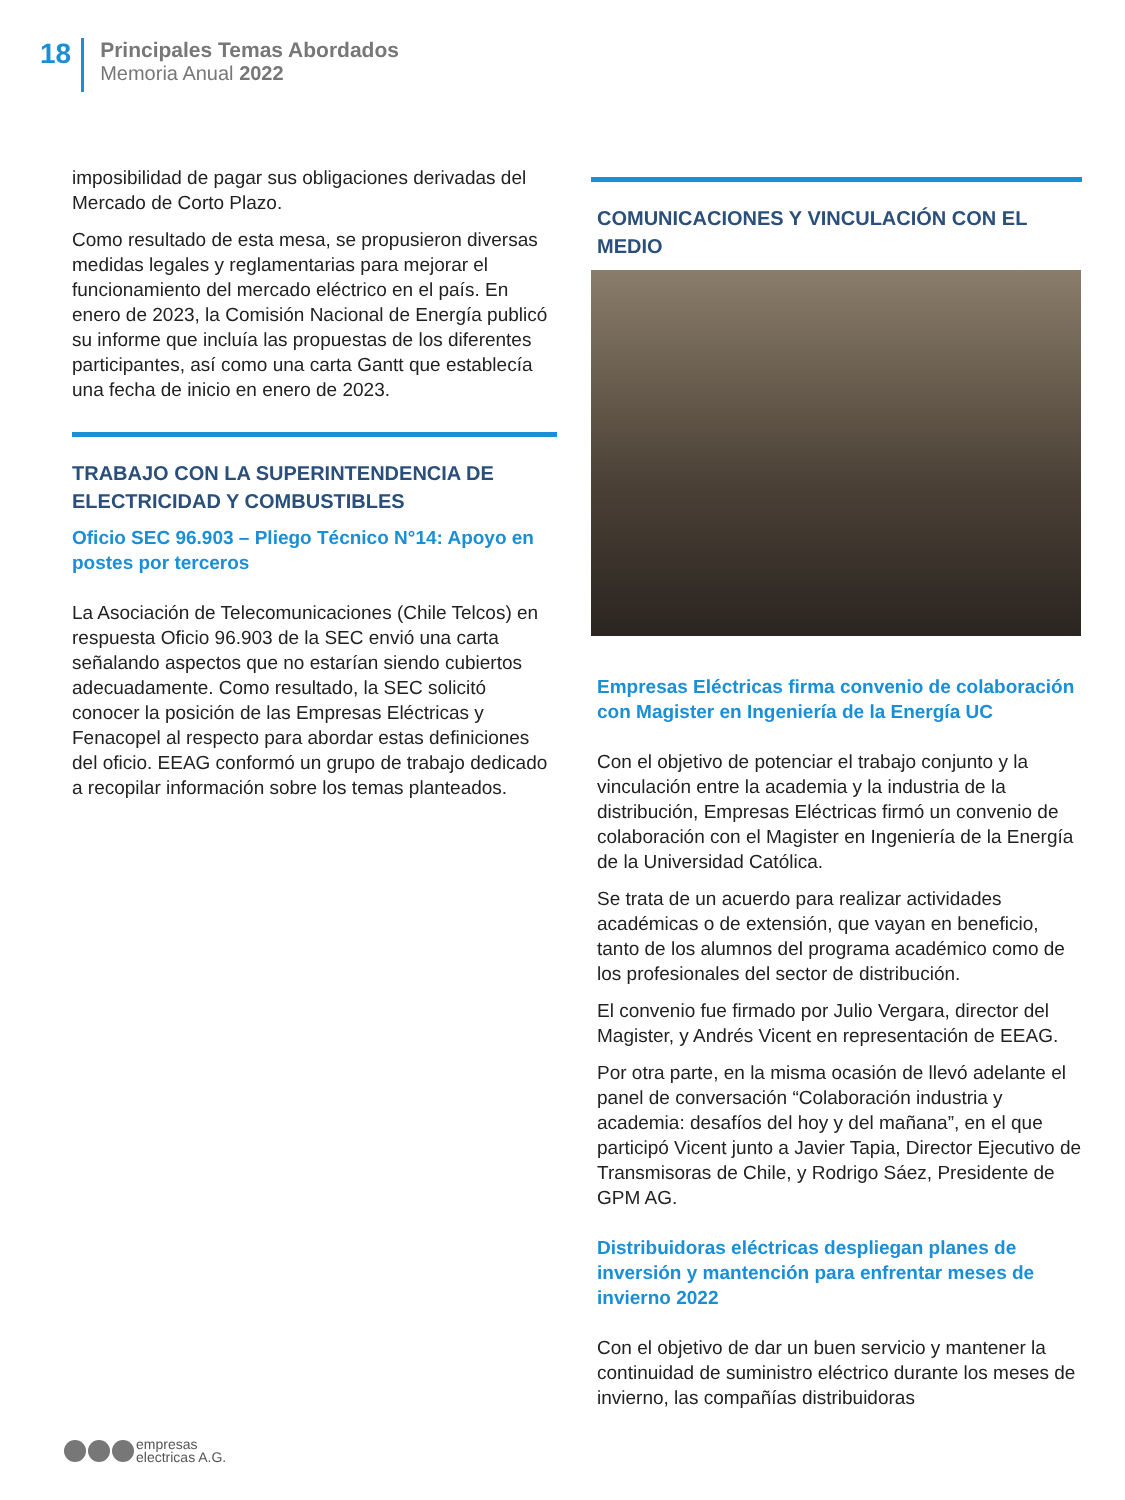18
Principales Temas Abordados
Memoria Anual 2022
imposibilidad de pagar sus obligaciones derivadas del Mercado de Corto Plazo.
Como resultado de esta mesa, se propusieron diversas medidas legales y reglamentarias para mejorar el funcionamiento del mercado eléctrico en el país. En enero de 2023, la Comisión Nacional de Energía publicó su informe que incluía las propuestas de los diferentes participantes, así como una carta Gantt que establecía una fecha de inicio en enero de 2023.
TRABAJO CON LA SUPERINTENDENCIA DE ELECTRICIDAD Y COMBUSTIBLES
Oficio SEC 96.903 – Pliego Técnico N°14: Apoyo en postes por terceros
La Asociación de Telecomunicaciones (Chile Telcos) en respuesta Oficio 96.903 de la SEC envió una carta señalando aspectos que no estarían siendo cubiertos adecuadamente. Como resultado, la SEC solicitó conocer la posición de las Empresas Eléctricas y Fenacopel al respecto para abordar estas definiciones del oficio. EEAG conformó un grupo de trabajo dedicado a recopilar información sobre los temas planteados.
COMUNICACIONES Y VINCULACIÓN CON EL MEDIO
Empresas Eléctricas firma convenio de colaboración con Magister en Ingeniería de la Energía UC
Con el objetivo de potenciar el trabajo conjunto y la vinculación entre la academia y la industria de la distribución, Empresas Eléctricas firmó un convenio de colaboración con el Magister en Ingeniería de la Energía de la Universidad Católica.
Se trata de un acuerdo para realizar actividades académicas o de extensión, que vayan en beneficio, tanto de los alumnos del programa académico como de los profesionales del sector de distribución.
El convenio fue firmado por Julio Vergara, director del Magister, y Andrés Vicent en representación de EEAG.
Por otra parte, en la misma ocasión de llevó adelante el panel de conversación “Colaboración industria y academia: desafíos del hoy y del mañana”, en el que participó Vicent junto a Javier Tapia, Director Ejecutivo de Transmisoras de Chile, y Rodrigo Sáez, Presidente de GPM AG.
Distribuidoras eléctricas despliegan planes de inversión y mantención para enfrentar meses de invierno 2022
Con el objetivo de dar un buen servicio y mantener la continuidad de suministro eléctrico durante los meses de invierno, las compañías distribuidoras
empresas
electricas A.G.